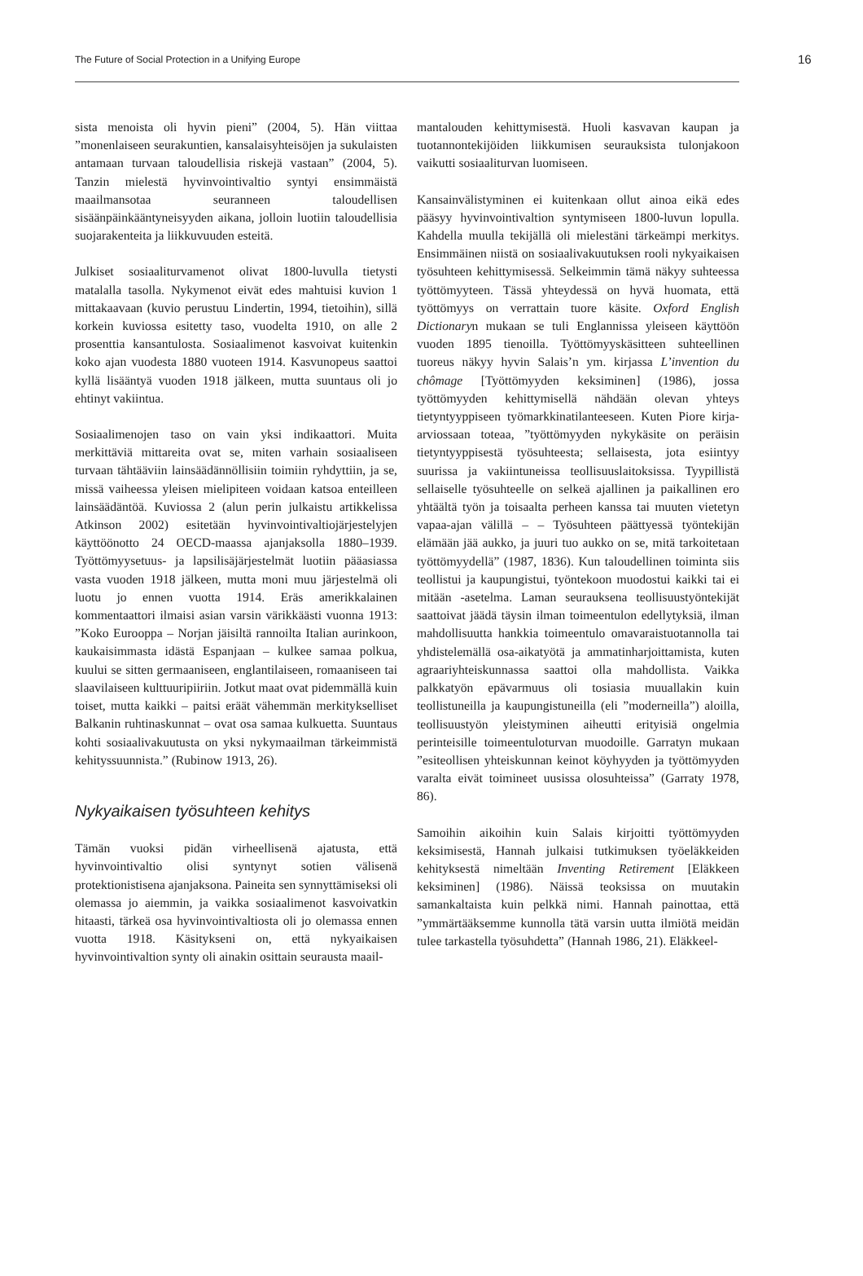The Future of Social Protection in a Unifying Europe 16
sista menoista oli hyvin pieni” (2004, 5). Hän viittaa ”monenlaiseen seurakuntien, kansalaisyhteisöjen ja sukulaisten antamaan turvaan taloudellisia riskejä vastaan” (2004, 5). Tanzin mielestä hyvinvointivaltio syntyi ensimmäistä maailmansotaa seuranneen taloudellisen sisäänpäinkääntyneisyyden aikana, jolloin luotiin taloudellisia suojarakenteita ja liikkuvuuden esteitä.
Julkiset sosiaaliturvamenot olivat 1800-luvulla tietysti matalalla tasolla. Nykymenot eivät edes mahtuisi kuvion 1 mittakaavaan (kuvio perustuu Lindertin, 1994, tietoihin), sillä korkein kuviossa esitetty taso, vuodelta 1910, on alle 2 prosenttia kansantulosta. Sosiaalimenot kasvoivat kuitenkin koko ajan vuodesta 1880 vuoteen 1914. Kasvunopeus saattoi kyllä lisääntyä vuoden 1918 jälkeen, mutta suuntaus oli jo ehtinyt vakiintua.
Sosiaalimenojen taso on vain yksi indikaattori. Muita merkittäviä mittareita ovat se, miten varhain sosiaaliseen turvaan tähtääviin lainsäädännöllisiin toimiin ryhdyttiin, ja se, missä vaiheessa yleisen mielipiteen voidaan katsoa enteilleen lainsäädäntöä. Kuviossa 2 (alun perin julkaistu artikkelissa Atkinson 2002) esitetään hyvinvointivaltiojärjestelyjen käyttöönotto 24 OECD-maassa ajanjaksolla 1880–1939. Työttömyysetuus- ja lapsilisäjärjestelmät luotiin pääasiassa vasta vuoden 1918 jälkeen, mutta moni muu järjestelmä oli luotu jo ennen vuotta 1914. Eräs amerikkalainen kommentaattori ilmaisi asian varsin värikkäästi vuonna 1913: ”Koko Eurooppa – Norjan jäisiltä rannoilta Italian aurinkoon, kaukaisimmasta idästä Espanjaan – kulkee samaa polkua, kuului se sitten germaaniseen, englantilaiseen, romaaniseen tai slaavilaiseen kulttuuripiiriin. Jotkut maat ovat pidemmällä kuin toiset, mutta kaikki – paitsi eräät vähemmän merkitykselliset Balkanin ruhtinaskunnat – ovat osa samaa kulkuetta. Suuntaus kohti sosiaalivakuutusta on yksi nykymaailman tärkeimmistä kehityssuunnista.” (Rubinow 1913, 26).
Nykyaikaisen työsuhteen kehitys
Tämän vuoksi pidän virheellisenä ajatusta, että hyvinvointivaltio olisi syntynyt sotien välisenä protektionistisena ajanjaksona. Paineita sen synnyttämiseksi oli olemassa jo aiemmin, ja vaikka sosiaalimenot kasvoivatkin hitaasti, tärkeä osa hyvinvointivaltiosta oli jo olemassa ennen vuotta 1918. Käsitykseni on, että nykyaikaisen hyvinvointivaltion synty oli ainakin osittain seurausta maail-
mantalouden kehittymisestä. Huoli kasvavan kaupan ja tuotannontekijöiden liikkumisen seurauksista tulonjakoon vaikutti sosiaaliturvan luomiseen.
Kansainvälistyminen ei kuitenkaan ollut ainoa eikä edes pääsyy hyvinvointivaltion syntymiseen 1800-luvun lopulla. Kahdella muulla tekijällä oli mielestäni tärkeämpi merkitys. Ensimmäinen niistä on sosiaalivakuutuksen rooli nykyaikaisen työsuhteen kehittymisessä. Selkeimmin tämä näkyy suhteessa työttömyyteen. Tässä yhteydessä on hyvä huomata, että työttömyys on verrattain tuore käsite. Oxford English Dictionaryn mukaan se tuli Englannissa yleiseen käyttöön vuoden 1895 tienoilla. Työttömyyskäsitteen suhteellinen tuoreus näkyy hyvin Salais’n ym. kirjassa L’invention du chômage [Työttömyyden keksiminen] (1986), jossa työttömyyden kehittymisellä nähdään olevan yhteys tietyntyyppiseen työmarkkinatilanteeseen. Kuten Piore kirja-arviossaan toteaa, ”työttömyyden nykykäsite on peräisin tietyntyyppisestä työsuhteesta; sellaisesta, jota esiintyy suurissa ja vakiintuneissa teollisuuslaitoksissa. Tyypillistä sellaiselle työsuhteelle on selkeä ajallinen ja paikallinen ero yhtäältä työn ja toisaalta perheen kanssa tai muuten vietetyn vapaa-ajan välillä – – Työsuhteen päättyessä työntekijän elämään jää aukko, ja juuri tuo aukko on se, mitä tarkoitetaan työttömyydellä” (1987, 1836). Kun taloudellinen toiminta siis teollistui ja kaupungistui, työntekoon muodostui kaikki tai ei mitään -asetelma. Laman seurauksena teollisuustyöntekijät saattoivat jäädä täysin ilman toimeentulon edellytyksiä, ilman mahdollisuutta hankkia toimeentulo omavaraistuotannolla tai yhdistelemällä osa-aikatyötä ja ammatinharjoittamista, kuten agraariyhteiskunnassa saattoi olla mahdollista. Vaikka palkkatyön epävarmuus oli tosiasia muuallakin kuin teollistuneilla ja kaupungistuneilla (eli ”moderneilla”) aloilla, teollisuustyön yleistyminen aiheutti erityisiä ongelmia perinteisille toimeentuloturvan muodoille. Garratyn mukaan ”esiteollisen yhteiskunnan keinot köyhyyden ja työttömyyden varalta eivät toimineet uusissa olosuhteissa” (Garraty 1978, 86).
Samoihin aikoihin kuin Salais kirjoitti työttömyyden keksimisestä, Hannah julkaisi tutkimuksen työeläkkeiden kehityksestä nimeltään Inventing Retirement [Eläkkeen keksiminen] (1986). Näissä teoksissa on muutakin samankaltaista kuin pelkkä nimi. Hannah painottaa, että ”ymmärtääksemme kunnolla tätä varsin uutta ilmiötä meidän tulee tarkastella työsuhdetta” (Hannah 1986, 21). Eläkkeel-